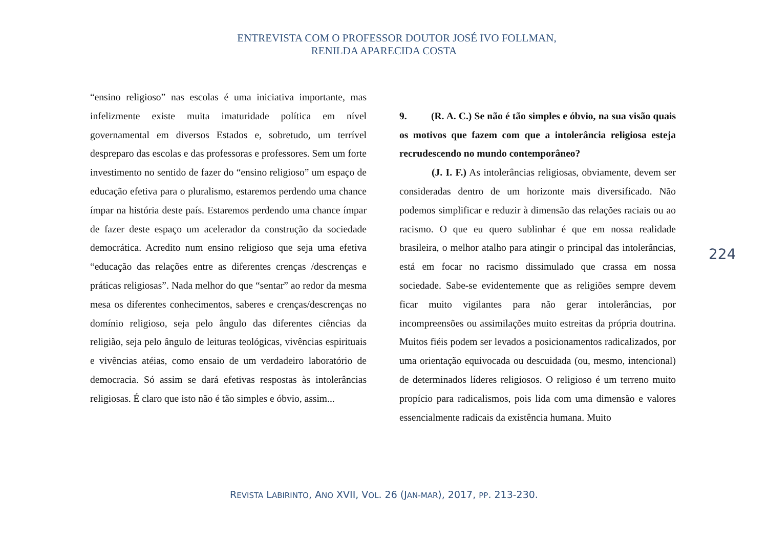ENTREVISTA COM O PROFESSOR DOUTOR JOSÉ IVO FOLLMAN,
RENILDA APARECIDA COSTA
“ensino religioso” nas escolas é uma iniciativa importante, mas infelizmente existe muita imaturidade política em nível governamental em diversos Estados e, sobretudo, um terrível despreparo das escolas e das professoras e professores. Sem um forte investimento no sentido de fazer do “ensino religioso” um espaço de educação efetiva para o pluralismo, estaremos perdendo uma chance ímpar na história deste país. Estaremos perdendo uma chance ímpar de fazer deste espaço um acelerador da construção da sociedade democrática. Acredito num ensino religioso que seja uma efetiva “educação das relações entre as diferentes crenças /descrenças e práticas religiosas”. Nada melhor do que “sentar” ao redor da mesma mesa os diferentes conhecimentos, saberes e crenças/descrenças no domínio religioso, seja pelo ângulo das diferentes ciências da religião, seja pelo ângulo de leituras teológicas, vivências espirituais e vivências atéias, como ensaio de um verdadeiro laboratório de democracia. Só assim se dará efetivas respostas às intolerâncias religiosas. É claro que isto não é tão simples e óbvio, assim...
9. (R. A. C.) Se não é tão simples e óbvio, na sua visão quais os motivos que fazem com que a intolerância religiosa esteja recrudescendo no mundo contemporâneo?
(J. I. F.) As intolerâncias religiosas, obviamente, devem ser consideradas dentro de um horizonte mais diversificado. Não podemos simplificar e reduzir à dimensão das relações raciais ou ao racismo. O que eu quero sublinhar é que em nossa realidade brasileira, o melhor atalho para atingir o principal das intolerâncias, está em focar no racismo dissimulado que crassa em nossa sociedade. Sabe-se evidentemente que as religiões sempre devem ficar muito vigilantes para não gerar intolerâncias, por incompreensões ou assimilações muito estreitas da própria doutrina. Muitos fiéis podem ser levados a posicionamentos radicalizados, por uma orientação equivocada ou descuidada (ou, mesmo, intencional) de determinados líderes religiosos. O religioso é um terreno muito propício para radicalismos, pois lida com uma dimensão e valores essencialmente radicais da existência humana. Muito
224
REVISTA LABIRINTO, ANO XVII, VOL. 26 (JAN-MAR), 2017, PP. 213-230.